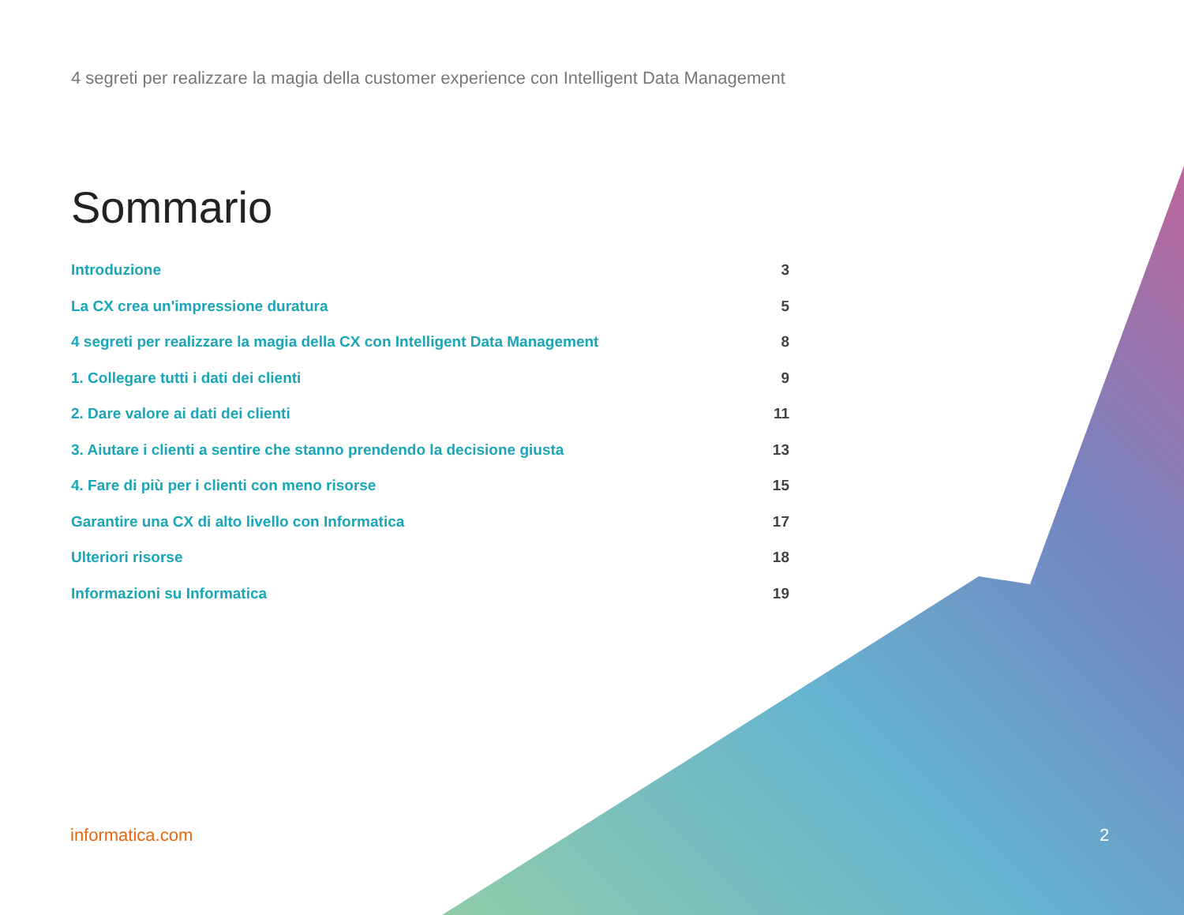4 segreti per realizzare la magia della customer experience con Intelligent Data Management
Sommario
Introduzione 3
La CX crea un'impressione duratura 5
4 segreti per realizzare la magia della CX con Intelligent Data Management 8
1. Collegare tutti i dati dei clienti 9
2. Dare valore ai dati dei clienti 11
3. Aiutare i clienti a sentire che stanno prendendo la decisione giusta 13
4. Fare di più per i clienti con meno risorse 15
Garantire una CX di alto livello con Informatica 17
Ulteriori risorse 18
Informazioni su Informatica 19
informatica.com 2